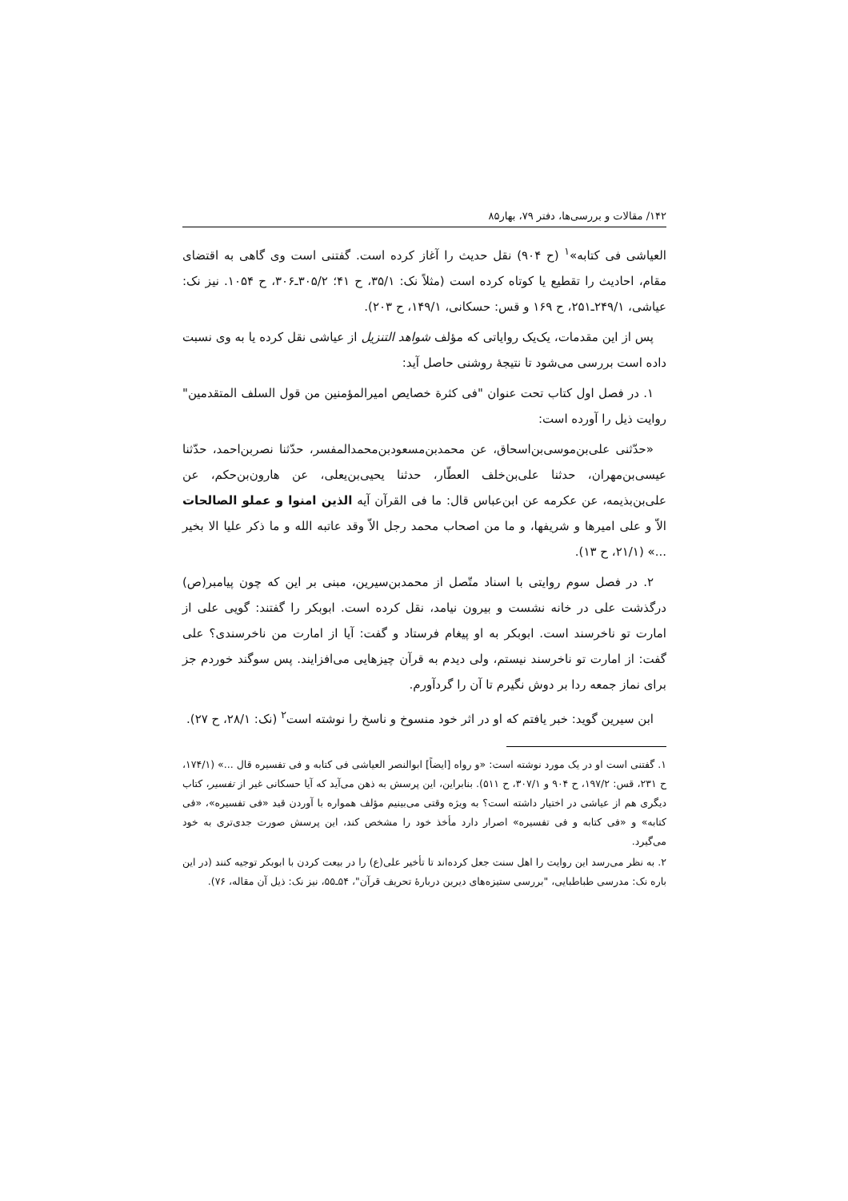۱۴۲/ مقالات و بررسی‌ها، دفتر ۷۹، بهار۸۵
العیاشی فی کتابه»<sup>۱</sup> (ح ۹۰۴) نقل حدیث را آغاز کرده است. گفتنی است وی گاهی به اقتضای مقام، احادیث را تقطیع یا کوتاه کرده است (مثلاً نک: ۳۵/۱، ح ۴۱؛ ۳۰۵/۲ـ۳۰۶، ح ۱۰۵۴. نیز نک: عیاشی، ۲۴۹/۱ـ۲۵۱، ح ۱۶۹ و قس: حسکانی، ۱۴۹/۱، ح ۲۰۳).
پس از این مقدمات، یک‌یک روایاتی که مؤلف شواهد التنزیل از عیاشی نقل کرده یا به وی نسبت داده است بررسی می‌شود تا نتیجهٔ روشنی حاصل آید:
۱. در فصل اول کتاب تحت عنوان "فی کثرة خصایص امیرالمؤمنین من قول السلف المتقدمین" روایت ذیل را آورده است:
«حدّثنی علی‌بن‌موسی‌بن‌اسحاق، عن محمدبن‌مسعودبن‌محمدالمفسر، حدّثنا نصربن‌احمد، حدّثنا عیسی‌بن‌مهران، حدثنا علی‌بن‌خلف العطّار، حدثنا یحیی‌بن‌یعلی، عن هارون‌بن‌حکم، عن علی‌بن‌بذیمه، عن عکرمه عن ابن‌عباس قال: ما فی القرآن آیه الذین امنوا و عملو الصالحات الاّ و علی امیرها و شریفها، و ما من اصحاب محمد رجل الاّ وقد عاتبه الله و ما ذکر علیا الا بخیر ...» (۲۱/۱، ح ۱۳).
۲. در فصل سوم روایتی با اسناد متّصل از محمدبن‌سیرین، مبنی بر این که چون پیامبر(ص) درگذشت علی در خانه نشست و بیرون نیامد، نقل کرده است. ابوبکر را گفتند: گویی علی از امارت تو ناخرسند است. ابوبکر به او پیغام فرستاد و گفت: آیا از امارت من ناخرسندی؟ علی گفت: از امارت تو ناخرسند نیستم، ولی دیدم به قرآن چیزهایی می‌افزایند. پس سوگند خوردم جز برای نماز جمعه ردا بر دوش نگیرم تا آن را گردآورم.
ابن سیرین گوید: خبر یافتم که او در اثر خود منسوخ و ناسخ را نوشته است<sup>۲</sup> (نک: ۲۸/۱، ح ۲۷).
۱. گفتنی است او در یک مورد نوشته است: «و رواه [ایضاً] ابوالنصر العیاشی فی کتابه و فی تفسیره قال ...» (۱۷۴/۱، ح ۲۳۱، قس: ۱۹۷/۲، ح ۹۰۴ و ۳۰۷/۱، ح ۵۱۱). بنابراین، این پرسش به ذهن می‌آید که آیا حسکانی غیر از تفسیر، کتاب دیگری هم از عیاشی در اختیار داشته است؟ به ویژه وقتی می‌بینیم مؤلف همواره با آوردن قید «فی تفسیره»، «فی کتابه» و «فی کتابه و فی تفسیره» اصرار دارد مأخذ خود را مشخص کند، این پرسش صورت جدی‌تری به خود می‌گیرد.
۲. به نظر می‌رسد این روایت را اهل سنت جعل کرده‌اند تا تأخیر علی(ع) را در بیعت کردن با ابوبکر توجیه کنند (در این باره نک: مدرسی طباطبایی، "بررسی ستیزه‌های دیرین دربارهٔ تحریف قرآن"، ۵۴ـ۵۵، نیز نک: ذیل آن مقاله، ۷۶).